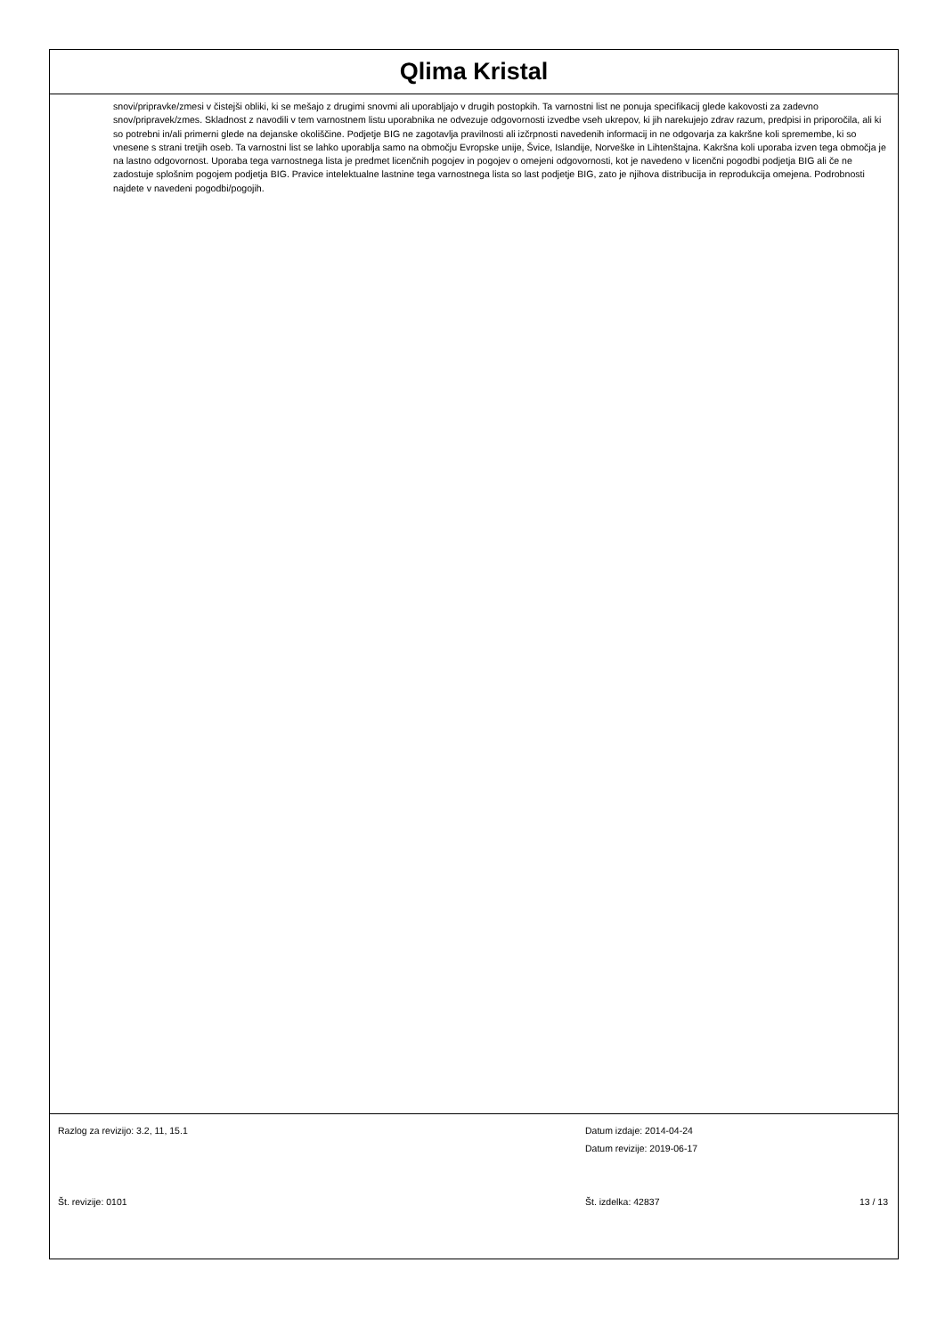Qlima Kristal
snovi/pripravke/zmesi v čistejši obliki, ki se mešajo z drugimi snovmi ali uporabljajo v drugih postopkih. Ta varnostni list ne ponuja specifikacij glede kakovosti za zadevno snov/pripravek/zmes. Skladnost z navodili v tem varnostnem listu uporabnika ne odvezuje odgovornosti izvedbe vseh ukrepov, ki jih narekujejo zdrav razum, predpisi in priporočila, ali ki so potrebni in/ali primerni glede na dejanske okoliščine. Podjetje BIG ne zagotavlja pravilnosti ali izčrpnosti navedenih informacij in ne odgovarja za kakršne koli spremembe, ki so vnesene s strani tretjih oseb. Ta varnostni list se lahko uporablja samo na območju Evropske unije, Švice, Islandije, Norveške in Lihtenštajna. Kakršna koli uporaba izven tega območja je na lastno odgovornost. Uporaba tega varnostnega lista je predmet licenčnih pogojev in pogojev o omejeni odgovornosti, kot je navedeno v licenčni pogodbi podjetja BIG ali če ne zadostuje splošnim pogojem podjetja BIG. Pravice intelektualne lastnine tega varnostnega lista so last podjetje BIG, zato je njihova distribucija in reprodukcija omejena. Podrobnosti najdete v navedeni pogodbi/pogojih.
Razlog za revizijo: 3.2, 11, 15.1 Datum izdaje: 2014-04-24
Datum revizije: 2019-06-17
Št. revizije: 0101 Št. izdelka: 42837 13 / 13